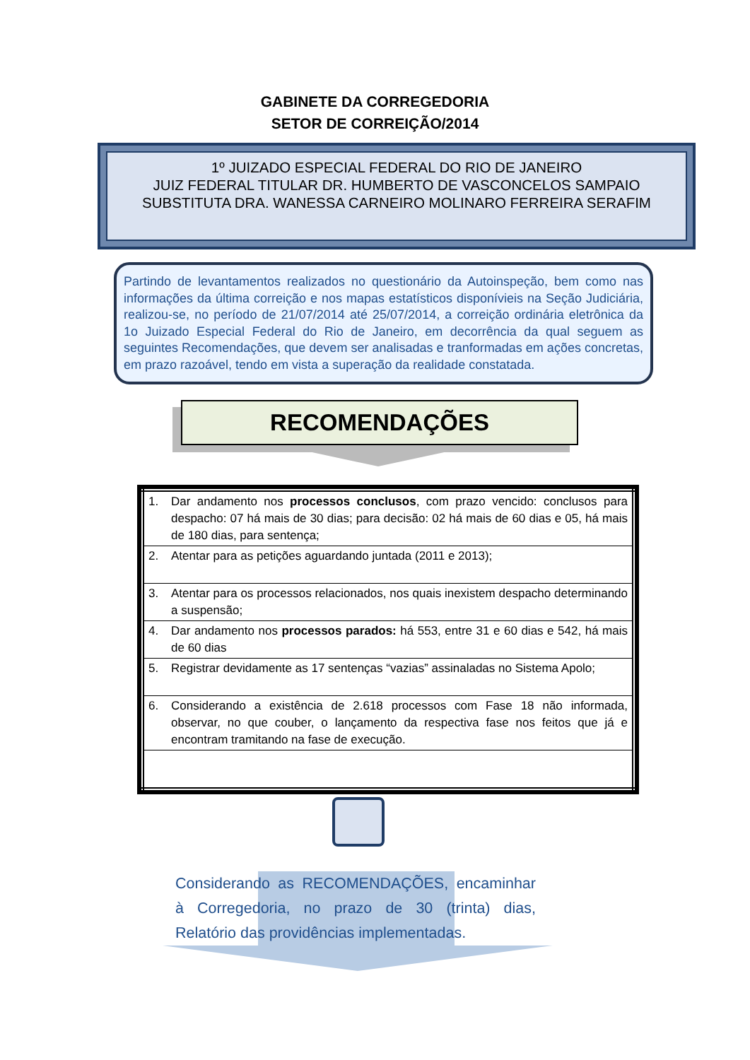GABINETE DA CORREGEDORIA
SETOR DE CORREIÇÃO/2014
1º JUIZADO ESPECIAL FEDERAL DO RIO DE JANEIRO
JUIZ FEDERAL TITULAR DR. HUMBERTO DE VASCONCELOS SAMPAIO
SUBSTITUTA DRA. WANESSA CARNEIRO MOLINARO FERREIRA SERAFIM
Partindo de levantamentos realizados no questionário da Autoinspeção, bem como nas informações da última correição e nos mapas estatísticos disponívieis na Seção Judiciária, realizou-se, no período de 21/07/2014 até 25/07/2014, a correição ordinária eletrônica da 1o Juizado Especial Federal do Rio de Janeiro, em decorrência da qual seguem as seguintes Recomendações, que devem ser analisadas e tranformadas em ações concretas, em prazo razoável, tendo em vista a superação da realidade constatada.
RECOMENDAÇÕES
| 1. | Dar andamento nos processos conclusos , com prazo vencido: conclusos para despacho: 07 há mais de 30 dias; para decisão: 02 há mais de 60 dias e 05, há mais de 180 dias, para sentença; |
| 2. | Atentar para as petições aguardando juntada (2011 e 2013); |
| 3. | Atentar para os processos relacionados, nos quais inexistem despacho determinando a suspensão; |
| 4. | Dar andamento nos processos parados: há 553, entre 31 e 60 dias e 542, há mais de 60 dias |
| 5. | Registrar devidamente as 17 sentenças “vazias” assinaladas no Sistema Apolo; |
| 6. | Considerando a existência de 2.618 processos com Fase 18 não informada, observar, no que couber, o lançamento da respectiva fase nos feitos que já e encontram tramitando na fase de execução. |
Considerando as RECOMENDAÇÕES, encaminhar à Corregedoria, no prazo de 30 (trinta) dias, Relatório das providências implementadas.